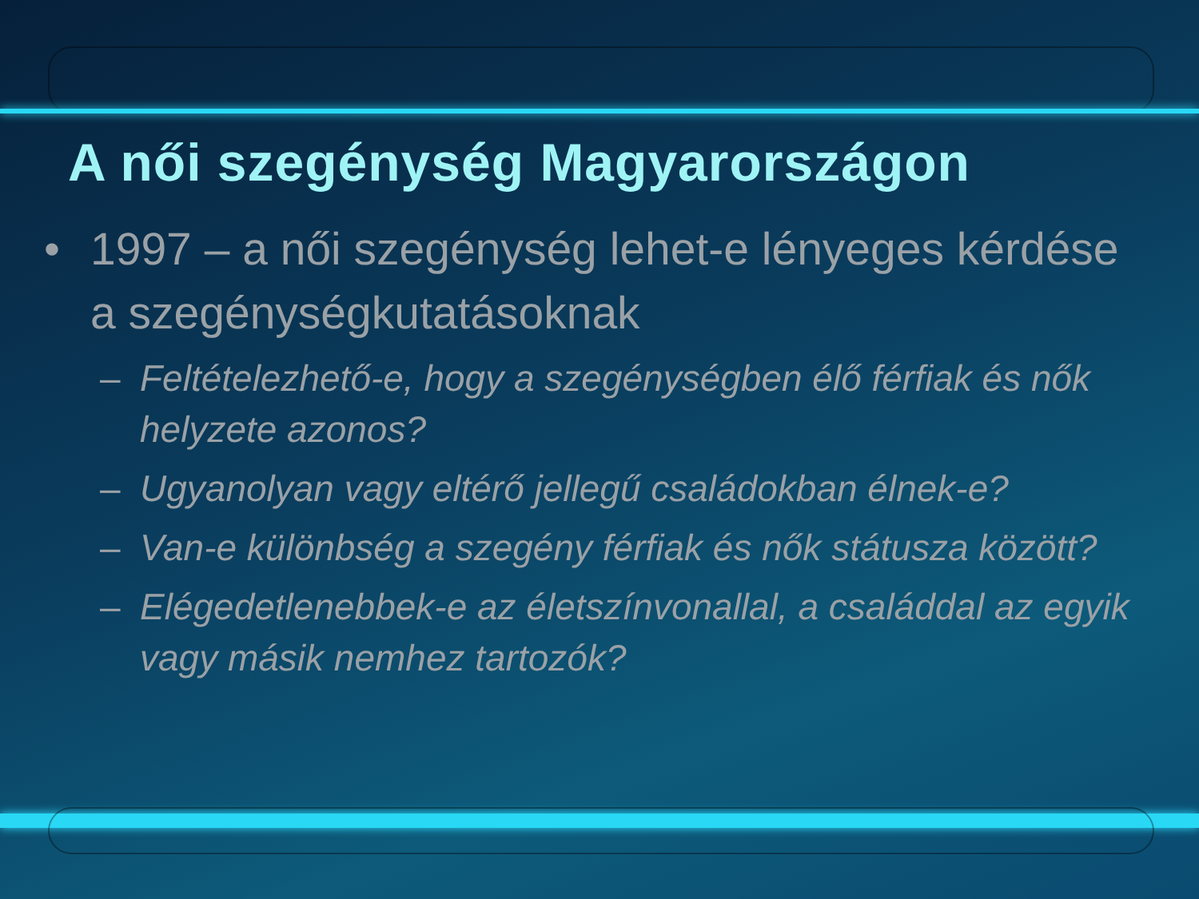A női szegénység Magyarországon
• 1997 – a női szegénység lehet-e lényeges kérdése a szegénységkutatásoknak
– Feltételezhető-e, hogy a szegénységben élő férfiak és nők helyzete azonos?
– Ugyanolyan vagy eltérő jellegű családokban élnek-e?
– Van-e különbség a szegény férfiak és nők státusza között?
– Elégedetlenebbek-e az életszínvonallal, a családdal az egyik vagy másik nemhez tartozók?